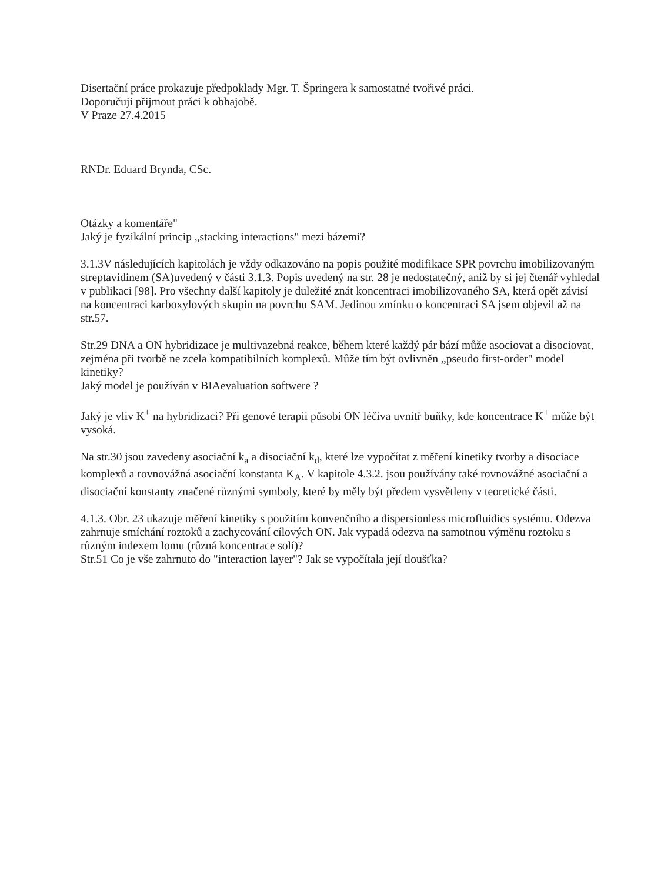Disertační práce prokazuje předpoklady Mgr. T. Špringera k samostatné tvořivé práci.
Doporučuji přijmout práci k obhajobě.
V Praze 27.4.2015
RNDr. Eduard Brynda, CSc.
Otázky a komentáře"
Jaký je fyzikální princip „stacking interactions" mezi bázemi?
3.1.3V následujících kapitolách je vždy odkazováno na popis použité modifikace SPR povrchu imobilizovaným streptavidinem (SA)uvedený v části 3.1.3. Popis uvedený na str. 28 je nedostatečný, aniž by si jej čtenář vyhledal v publikaci [98]. Pro všechny další kapitoly je dule­žité znát koncentraci imobilizovaného SA, která opět závisí na koncentraci karboxylových skupin na povrchu SAM. Jedinou zmínku o koncentraci SA jsem objevil až na str.57.
Str.29 DNA a ON hybridizace je multivazebná reakce, během které každý pár bází může asociovat a disociovat, zejména při tvorbě ne zcela kompatibilních komplexů. Může tím být ovlivněn „pseudo first-order" model kinetiky?
Jaký model je používán v BIAevaluation softwere ?
Jaký je vliv K<sup>+</sup> na hybridizaci? Při genové terapii působí ON léčiva uvnitř buňky, kde koncentrace K<sup>+</sup> může být vysoká.
Na str.30 jsou zavedeny asociační k<sub>a</sub> a disociační k<sub>d</sub>, které lze vypočítat z měření kinetiky tvorby a disociace komplexů a rovnovážná asociační konstanta K<sub>A</sub>. V kapitole 4.3.2. jsou používány také rovnovážné asociační a disociační konstanty značené různými symboly, které by měly být předem vysvětleny v teoretické části.
4.1.3. Obr. 23 ukazuje měření kinetiky s použitím konvenčního a dispersionless microfluidics systému. Odezva zahrnuje smíchání roztoků a zachycování cílových ON. Jak vypadá odezva na samotnou výměnu roztoku s různým indexem lomu (různá koncentrace solí)?
Str.51 Co je vše zahrnuto do "interaction layer"? Jak se vypočítala její tloušťka?